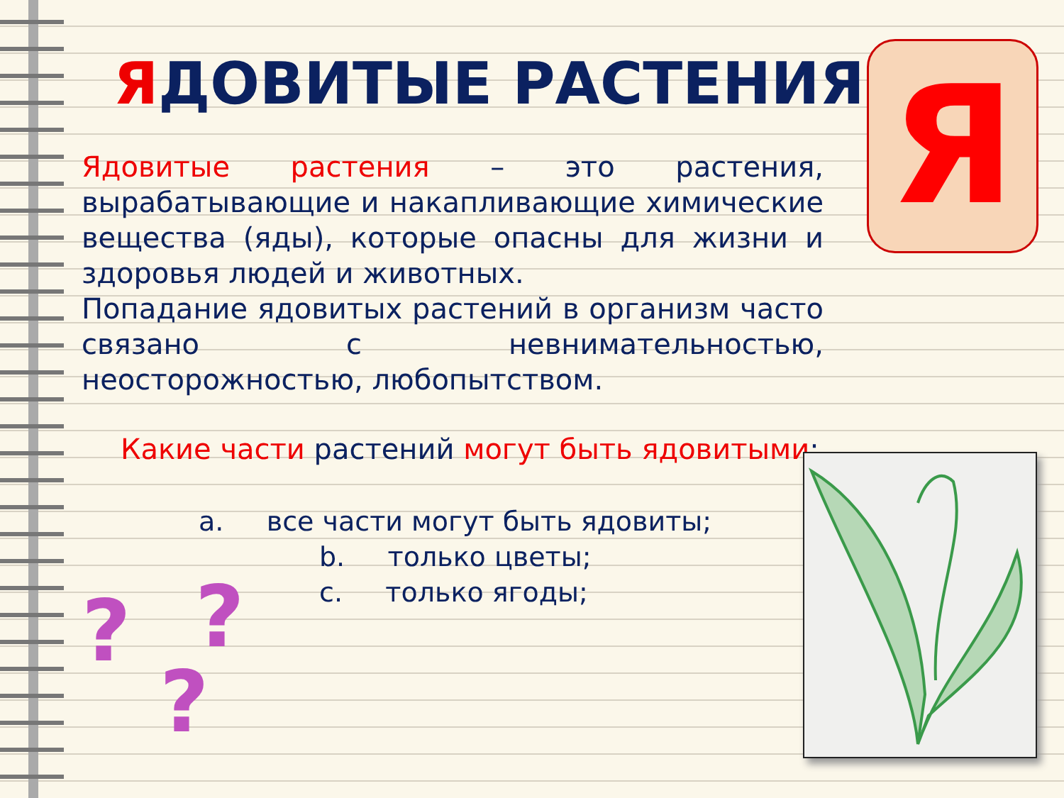ЯДОВИТЫЕ РАСТЕНИЯ Я
Ядовитые растения – это растения, вырабатывающие и накапливающие химические вещества (яды), которые опасны для жизни и здоровья людей и животных.
Попадание ядовитых растений в организм часто связано с невнимательностью, неосторожностью, любопытством.
Какие части растений могут быть ядовитыми:
a. все части могут быть ядовиты;
b. только цветы;
c. только ягоды;
? ?
?